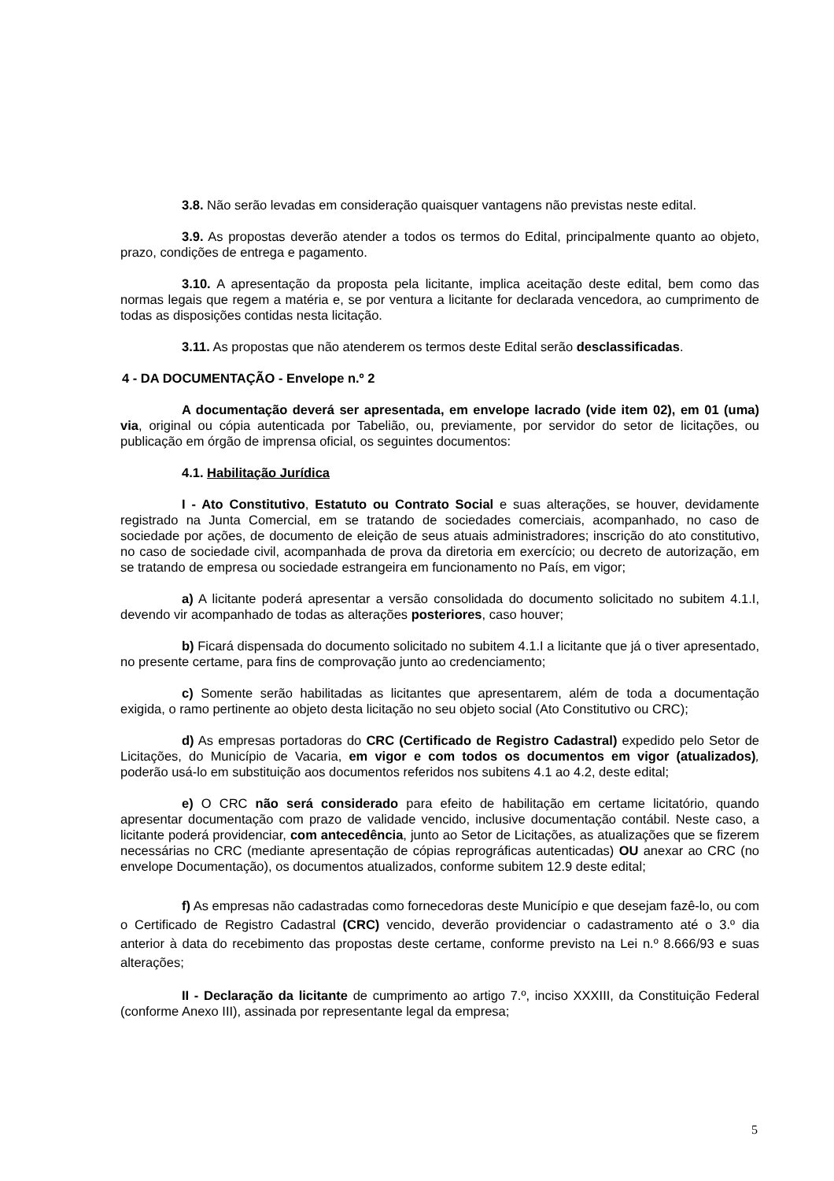3.8. Não serão levadas em consideração quaisquer vantagens não previstas neste edital.
3.9. As propostas deverão atender a todos os termos do Edital, principalmente quanto ao objeto, prazo, condições de entrega e pagamento.
3.10. A apresentação da proposta pela licitante, implica aceitação deste edital, bem como das normas legais que regem a matéria e, se por ventura a licitante for declarada vencedora, ao cumprimento de todas as disposições contidas nesta licitação.
3.11. As propostas que não atenderem os termos deste Edital serão desclassificadas.
4 - DA DOCUMENTAÇÃO - Envelope n.º 2
A documentação deverá ser apresentada, em envelope lacrado (vide item 02), em 01 (uma) via, original ou cópia autenticada por Tabelião, ou, previamente, por servidor do setor de licitações, ou publicação em órgão de imprensa oficial, os seguintes documentos:
4.1. Habilitação Jurídica
I - Ato Constitutivo, Estatuto ou Contrato Social e suas alterações, se houver, devidamente registrado na Junta Comercial, em se tratando de sociedades comerciais, acompanhado, no caso de sociedade por ações, de documento de eleição de seus atuais administradores; inscrição do ato constitutivo, no caso de sociedade civil, acompanhada de prova da diretoria em exercício; ou decreto de autorização, em se tratando de empresa ou sociedade estrangeira em funcionamento no País, em vigor;
a) A licitante poderá apresentar a versão consolidada do documento solicitado no subitem 4.1.I, devendo vir acompanhado de todas as alterações posteriores, caso houver;
b) Ficará dispensada do documento solicitado no subitem 4.1.I a licitante que já o tiver apresentado, no presente certame, para fins de comprovação junto ao credenciamento;
c) Somente serão habilitadas as licitantes que apresentarem, além de toda a documentação exigida, o ramo pertinente ao objeto desta licitação no seu objeto social (Ato Constitutivo ou CRC);
d) As empresas portadoras do CRC (Certificado de Registro Cadastral) expedido pelo Setor de Licitações, do Município de Vacaria, em vigor e com todos os documentos em vigor (atualizados), poderão usá-lo em substituição aos documentos referidos nos subitens 4.1 ao 4.2, deste edital;
e) O CRC não será considerado para efeito de habilitação em certame licitatório, quando apresentar documentação com prazo de validade vencido, inclusive documentação contábil. Neste caso, a licitante poderá providenciar, com antecedência, junto ao Setor de Licitações, as atualizações que se fizerem necessárias no CRC (mediante apresentação de cópias reprográficas autenticadas) OU anexar ao CRC (no envelope Documentação), os documentos atualizados, conforme subitem 12.9 deste edital;
f) As empresas não cadastradas como fornecedoras deste Município e que desejam fazê-lo, ou com o Certificado de Registro Cadastral (CRC) vencido, deverão providenciar o cadastramento até o 3.º dia anterior à data do recebimento das propostas deste certame, conforme previsto na Lei n.º 8.666/93 e suas alterações;
II - Declaração da licitante de cumprimento ao artigo 7.º, inciso XXXIII, da Constituição Federal (conforme Anexo III), assinada por representante legal da empresa;
5